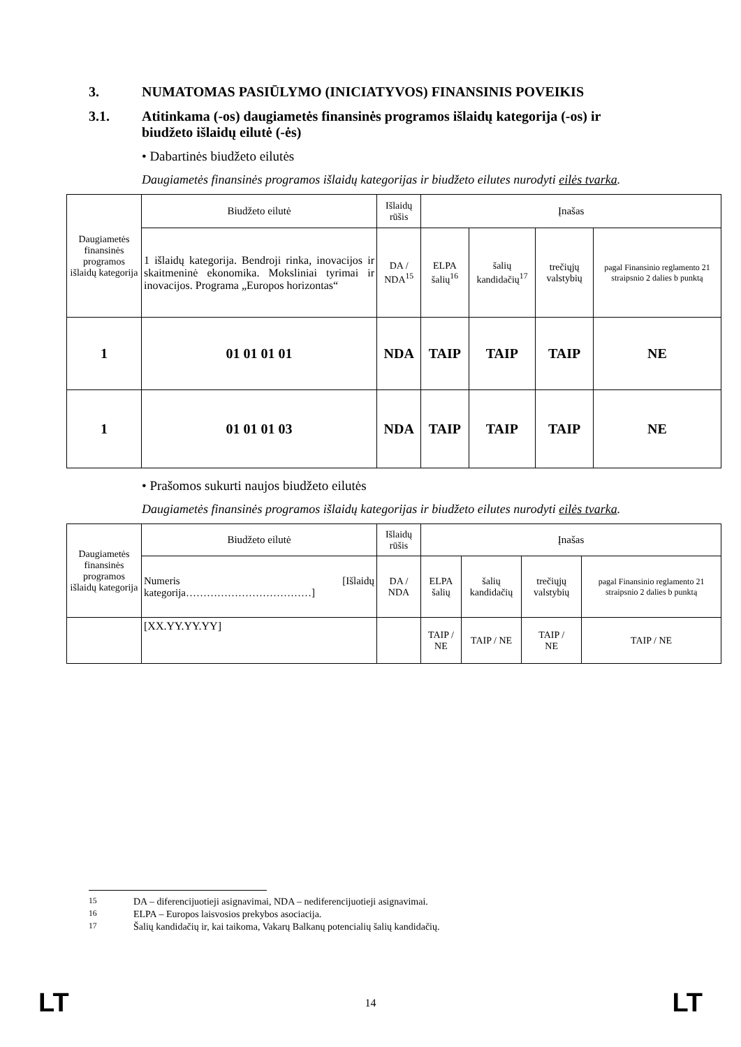3. NUMATOMAS PASIŪLYMO (INICIATYVOS) FINANSINIS POVEIKIS
3.1. Atitinkama (-os) daugiametės finansinės programos išlaidų kategorija (-os) ir biudžeto išlaidų eilutė (-ės)
• Dabartinės biudžeto eilutės
Daugiametės finansinės programos išlaidų kategorijas ir biudžeto eilutes nurodyti eilės tvarka.
| Daugiametės finansinės programos išlaidų kategorija | Biudžeto eilutė | Išlaidų rūšis | Įnašas | | | |
| --- | --- | --- | --- | --- | --- | --- |
| | 1 išlaidų kategorija. Bendroji rinka, inovacijos ir skaitmeninė ekonomika. Moksliniai tyrimai ir inovacijos. Programa „Europos horizontas“ | DA / NDA<sup>15</sup> | ELPA šalių<sup>16</sup> | šalių kandidačių<sup>17</sup> | trečiųjų valstybių | pagal Finansinio reglamento 21 straipsnio 2 dalies b punktą |
| 1 | 01 01 01 01 | NDA | TAIP | TAIP | TAIP | NE |
| 1 | 01 01 01 03 | NDA | TAIP | TAIP | TAIP | NE |
• Prašomos sukurti naujos biudžeto eilutės
Daugiametės finansinės programos išlaidų kategorijas ir biudžeto eilutes nurodyti eilės tvarka.
| Daugiametės finansinės programos išlaidų kategorija | Biudžeto eilutė | Išlaidų rūšis | Įnašas | | | |
| --- | --- | --- | --- | --- | --- | --- |
| | Numeris [Išlaidų kategorija………………………………] | DA / NDA | ELPA šalių | šalių kandidačių | trečiųjų valstybių | pagal Finansinio reglamento 21 straipsnio 2 dalies b punktą |
| | [XX.YY.YY.YY] | | TAIP / NE | TAIP / NE | TAIP / NE | TAIP / NE |
<sup>15</sup> DA – diferencijuotieji asignavimai, NDA – nediferencijuotieji asignavimai.
<sup>16</sup> ELPA – Europos laisvosios prekybos asociacija.
<sup>17</sup> Šalių kandidačių ir, kai taikoma, Vakarų Balkanų potencialių šalių kandidačių.
LT 14 LT